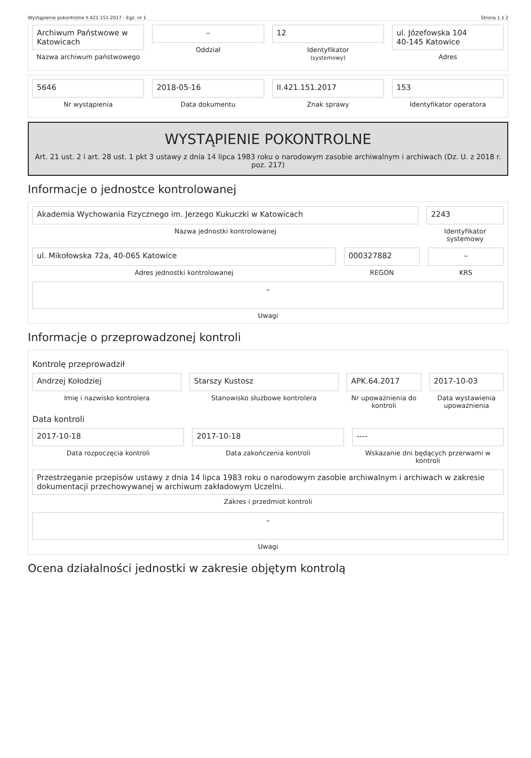Wystąpienie pokontrolne II.421.151.2017 - Egz. nr 1 Strona 1 z 2
Archiwum Państwowe w Katowicach
Nazwa archiwum państwowego
–
Oddział
12
Identyfikator
(systemowy)
ul. Józefowska 104
40-145 Katowice
Adres
5646
Nr wystąpienia
2018-05-16
Data dokumentu
II.421.151.2017
Znak sprawy
153
Identyfikator operatora
WYSTĄPIENIE POKONTROLNE
Art. 21 ust. 2 i art. 28 ust. 1 pkt 3 ustawy z dnia 14 lipca 1983 roku o narodowym zasobie archiwalnym i archiwach (Dz. U. z 2018 r. poz. 217)
Informacje o jednostce kontrolowanej
Akademia Wychowania Fizycznego im. Jerzego Kukuczki w Katowicach
Nazwa jednostki kontrolowanej
2243
Identyfikator systemowy
ul. Mikołowska 72a, 40-065 Katowice
Adres jednostki kontrolowanej
000327882
REGON
–
KRS
–
Uwagi
Informacje o przeprowadzonej kontroli
Kontrolę przeprowadził
Andrzej Kołodziej
Imię i nazwisko kontrolera
Starszy Kustosz
Stanowisko służbowe kontrolera
APK.64.2017
Nr upoważnienia do kontroli
2017-10-03
Data wystawienia upoważnienia
Data kontroli
2017-10-18
Data rozpoczęcia kontroli
2017-10-18
Data zakończenia kontroli
----
Wskazanie dni będących przerwami w kontroli
Przestrzeganie przepisów ustawy z dnia 14 lipca 1983 roku o narodowym zasobie archiwalnym i archiwach w zakresie dokumentacji przechowywanej w archiwum zakładowym Uczelni.
Zakres i przedmiot kontroli
–
Uwagi
Ocena działalności jednostki w zakresie objętym kontrolą